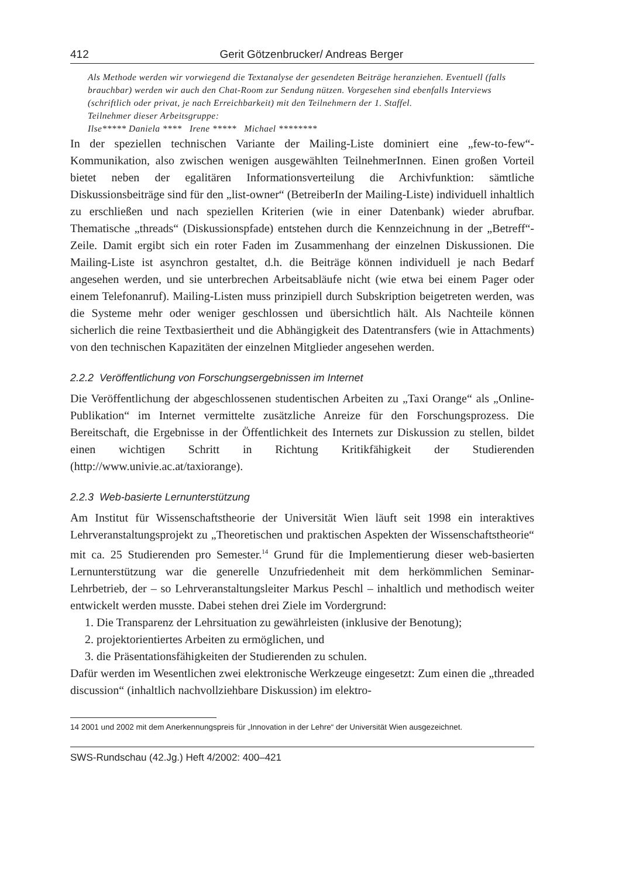412 Gerit Götzenbrucker/ Andreas Berger
Als Methode werden wir vorwiegend die Textanalyse der gesendeten Beiträge heranziehen. Eventuell (falls brauchbar) werden wir auch den Chat-Room zur Sendung nützen. Vorgesehen sind ebenfalls Interviews (schriftlich oder privat, je nach Erreichbarkeit) mit den Teilnehmern der 1. Staffel.
Teilnehmer dieser Arbeitsgruppe:
Ilse***** Daniela **** Irene ***** Michael ********
In der speziellen technischen Variante der Mailing-Liste dominiert eine „few-to-few“-Kommunikation, also zwischen wenigen ausgewählten TeilnehmerInnen. Einen großen Vorteil bietet neben der egalitären Informationsverteilung die Archivfunktion: sämtliche Diskussionsbeiträge sind für den „list-owner“ (BetreiberIn der Mailing-Liste) individuell inhaltlich zu erschließen und nach speziellen Kriterien (wie in einer Datenbank) wieder abrufbar. Thematische „threads“ (Diskussionspfade) entstehen durch die Kennzeichnung in der „Betreff“-Zeile. Damit ergibt sich ein roter Faden im Zusammenhang der einzelnen Diskussionen. Die Mailing-Liste ist asynchron gestaltet, d.h. die Beiträge können individuell je nach Bedarf angesehen werden, und sie unterbrechen Arbeitsabläufe nicht (wie etwa bei einem Pager oder einem Telefonanruf). Mailing-Listen muss prinzipiell durch Subskription beigetreten werden, was die Systeme mehr oder weniger geschlossen und übersichtlich hält. Als Nachteile können sicherlich die reine Textbasiertheit und die Abhängigkeit des Datentransfers (wie in Attachments) von den technischen Kapazitäten der einzelnen Mitglieder angesehen werden.
2.2.2 Veröffentlichung von Forschungsergebnissen im Internet
Die Veröffentlichung der abgeschlossenen studentischen Arbeiten zu „Taxi Orange“ als „Online-Publikation“ im Internet vermittelte zusätzliche Anreize für den Forschungsprozess. Die Bereitschaft, die Ergebnisse in der Öffentlichkeit des Internets zur Diskussion zu stellen, bildet einen wichtigen Schritt in Richtung Kritikfähigkeit der Studierenden (http://www.univie.ac.at/taxiorange).
2.2.3 Web-basierte Lernunterstützung
Am Institut für Wissenschaftstheorie der Universität Wien läuft seit 1998 ein interaktives Lehrveranstaltungsprojekt zu „Theoretischen und praktischen Aspekten der Wissenschaftstheorie“ mit ca. 25 Studierenden pro Semester.<sup>14</sup> Grund für die Implementierung dieser web-basierten Lernunterstützung war die generelle Unzufriedenheit mit dem herkömmlichen Seminar-Lehrbetrieb, der – so Lehrveranstaltungsleiter Markus Peschl – inhaltlich und methodisch weiter entwickelt werden musste. Dabei stehen drei Ziele im Vordergrund:
1. Die Transparenz der Lehrsituation zu gewährleisten (inklusive der Benotung);
2. projektorientiertes Arbeiten zu ermöglichen, und
3. die Präsentationsfähigkeiten der Studierenden zu schulen.
Dafür werden im Wesentlichen zwei elektronische Werkzeuge eingesetzt: Zum einen die „threaded discussion“ (inhaltlich nachvollziehbare Diskussion) im elektro-
14 2001 und 2002 mit dem Anerkennungspreis für „Innovation in der Lehre“ der Universität Wien ausgezeichnet.
SWS-Rundschau (42.Jg.) Heft 4/2002: 400–421